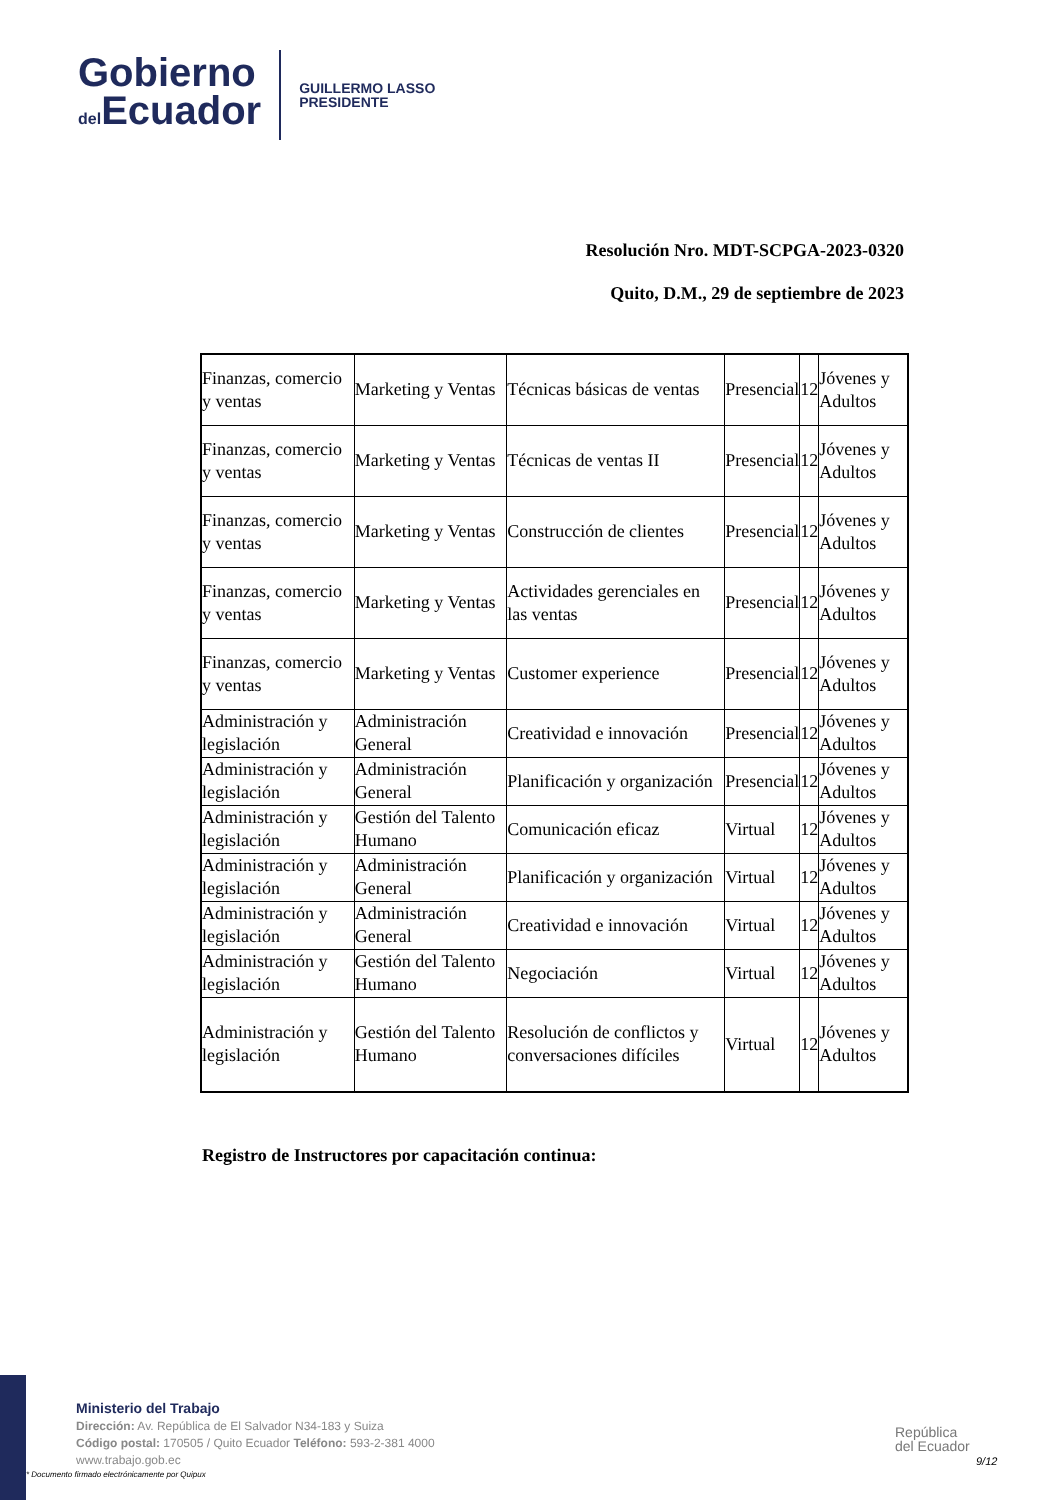Gobierno
del Ecuador
GUILLERMO LASSO
PRESIDENTE
Resolución Nro. MDT-SCPGA-2023-0320
Quito, D.M., 29 de septiembre de 2023
| Finanzas, comercio y ventas | Marketing y Ventas | Técnicas básicas de ventas | Presencial | 12 | Jóvenes y Adultos |
| Finanzas, comercio y ventas | Marketing y Ventas | Técnicas de ventas II | Presencial | 12 | Jóvenes y Adultos |
| Finanzas, comercio y ventas | Marketing y Ventas | Construcción de clientes | Presencial | 12 | Jóvenes y Adultos |
| Finanzas, comercio y ventas | Marketing y Ventas | Actividades gerenciales en las ventas | Presencial | 12 | Jóvenes y Adultos |
| Finanzas, comercio y ventas | Marketing y Ventas | Customer experience | Presencial | 12 | Jóvenes y Adultos |
| Administración y legislación | Administración General | Creatividad e innovación | Presencial | 12 | Jóvenes y Adultos |
| Administración y legislación | Administración General | Planificación y organización | Presencial | 12 | Jóvenes y Adultos |
| Administración y legislación | Gestión del Talento Humano | Comunicación eficaz | Virtual | 12 | Jóvenes y Adultos |
| Administración y legislación | Administración General | Planificación y organización | Virtual | 12 | Jóvenes y Adultos |
| Administración y legislación | Administración General | Creatividad e innovación | Virtual | 12 | Jóvenes y Adultos |
| Administración y legislación | Gestión del Talento Humano | Negociación | Virtual | 12 | Jóvenes y Adultos |
| Administración y legislación | Gestión del Talento Humano | Resolución de conflictos y conversaciones difíciles | Virtual | 12 | Jóvenes y Adultos |
Registro de Instructores por capacitación continua:
Ministerio del Trabajo
Dirección: Av. República de El Salvador N34-183 y Suiza
Código postal: 170505 / Quito Ecuador Teléfono: 593-2-381 4000
www.trabajo.gob.ec
* Documento firmado electrónicamente por Quipux
República
del Ecuador
9/12